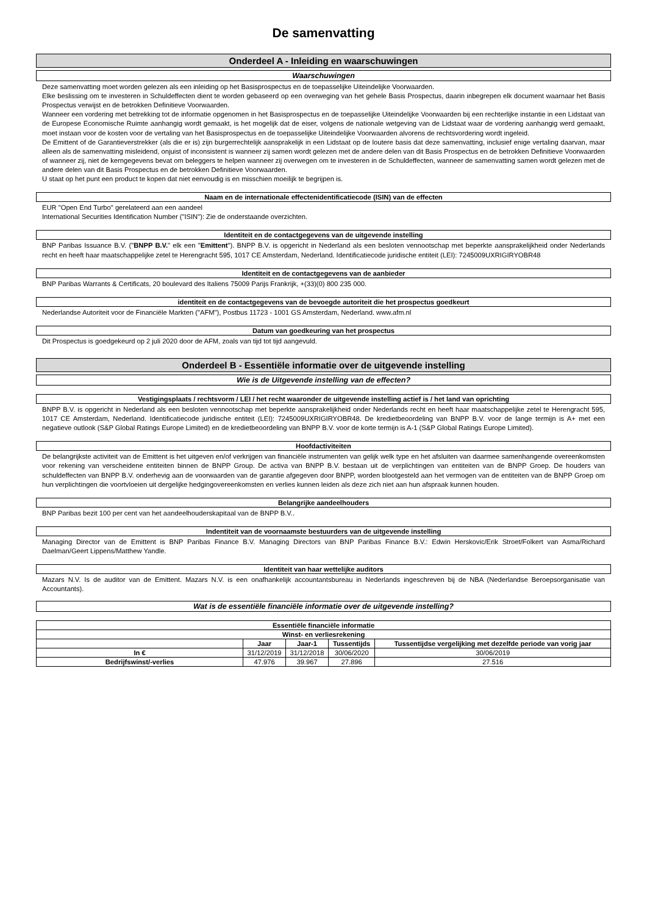De samenvatting
Onderdeel A - Inleiding en waarschuwingen
Waarschuwingen
Deze samenvatting moet worden gelezen als een inleiding op het Basisprospectus en de toepasselijke Uiteindelijke Voorwaarden.
Elke beslissing om te investeren in Schuldeffecten dient te worden gebaseerd op een overweging van het gehele Basis Prospectus, daarin inbegrepen elk document waarnaar het Basis Prospectus verwijst en de betrokken Definitieve Voorwaarden.
Wanneer een vordering met betrekking tot de informatie opgenomen in het Basisprospectus en de toepasselijke Uiteindelijke Voorwaarden bij een rechterlijke instantie in een Lidstaat van de Europese Economische Ruimte aanhangig wordt gemaakt, is het mogelijk dat de eiser, volgens de nationale wetgeving van de Lidstaat waar de vordering aanhangig werd gemaakt, moet instaan voor de kosten voor de vertaling van het Basisprospectus en de toepasselijke Uiteindelijke Voorwaarden alvorens de rechtsvordering wordt ingeleid.
De Emittent of de Garantieverstrekker (als die er is) zijn burgerrechtelijk aansprakelijk in een Lidstaat op de loutere basis dat deze samenvatting, inclusief enige vertaling daarvan, maar alleen als de samenvatting misleidend, onjuist of inconsistent is wanneer zij samen wordt gelezen met de andere delen van dit Basis Prospectus en de betrokken Definitieve Voorwaarden of wanneer zij, niet de kerngegevens bevat om beleggers te helpen wanneer zij overwegen om te investeren in de Schuldeffecten, wanneer de samenvatting samen wordt gelezen met de andere delen van dit Basis Prospectus en de betrokken Definitieve Voorwaarden.
U staat op het punt een product te kopen dat niet eenvoudig is en misschien moeilijk te begrijpen is.
Naam en de internationale effectenidentificatiecode (ISIN) van de effecten
EUR "Open End Turbo" gerelateerd aan een aandeel
International Securities Identification Number ("ISIN"): Zie de onderstaande overzichten.
Identiteit en de contactgegevens van de uitgevende instelling
BNP Paribas Issuance B.V. ("BNPP B.V." elk een "Emittent"). BNPP B.V. is opgericht in Nederland als een besloten vennootschap met beperkte aansprakelijkheid onder Nederlands recht en heeft haar maatschappelijke zetel te Herengracht 595, 1017 CE Amsterdam, Nederland. Identificatiecode juridische entiteit (LEI): 7245009UXRIGIRYOBR48
Identiteit en de contactgegevens van de aanbieder
BNP Paribas Warrants & Certificats, 20 boulevard des Italiens 75009 Parijs Frankrijk, +(33)(0) 800 235 000.
identiteit en de contactgegevens van de bevoegde autoriteit die het prospectus goedkeurt
Nederlandse Autoriteit voor de Financiële Markten ("AFM"), Postbus 11723 - 1001 GS Amsterdam, Nederland. www.afm.nl
Datum van goedkeuring van het prospectus
Dit Prospectus is goedgekeurd op 2 juli 2020 door de AFM, zoals van tijd tot tijd aangevuld.
Onderdeel B - Essentiële informatie over de uitgevende instelling
Wie is de Uitgevende instelling van de effecten?
Vestigingsplaats / rechtsvorm / LEI / het recht waaronder de uitgevende instelling actief is / het land van oprichting
BNPP B.V. is opgericht in Nederland als een besloten vennootschap met beperkte aansprakelijkheid onder Nederlands recht en heeft haar maatschappelijke zetel te Herengracht 595, 1017 CE Amsterdam, Nederland. Identificatiecode juridische entiteit (LEI): 7245009UXRIGIRYOBR48. De kredietbeoordeling van BNPP B.V. voor de lange termijn is A+ met een negatieve outlook (S&P Global Ratings Europe Limited) en de kredietbeoordeling van BNPP B.V. voor de korte termijn is A-1 (S&P Global Ratings Europe Limited).
Hoofdactiviteiten
De belangrijkste activiteit van de Emittent is het uitgeven en/of verkrijgen van financiële instrumenten van gelijk welk type en het afsluiten van daarmee samenhangende overeenkomsten voor rekening van verscheidene entiteiten binnen de BNPP Group. De activa van BNPP B.V. bestaan uit de verplichtingen van entiteiten van de BNPP Groep. De houders van schuldeffecten van BNPP B.V. onderhevig aan de voorwaarden van de garantie afgegeven door BNPP, worden blootgesteld aan het vermogen van de entiteiten van de BNPP Groep om hun verplichtingen die voortvloeien uit dergelijke hedgingovereenkomsten en verlies kunnen leiden als deze zich niet aan hun afspraak kunnen houden.
Belangrijke aandeelhouders
BNP Paribas bezit 100 per cent van het aandeelhouderskapitaal van de BNPP B.V..
Indentiteit van de voornaamste bestuurders van de uitgevende instelling
Managing Director van de Emittent is BNP Paribas Finance B.V. Managing Directors van BNP Paribas Finance B.V.: Edwin Herskovic/Erik Stroet/Folkert van Asma/Richard Daelman/Geert Lippens/Matthew Yandle.
Identiteit van haar wettelijke auditors
Mazars N.V. Is de auditor van de Emittent. Mazars N.V. is een onafhankelijk accountantsbureau in Nederlands ingeschreven bij de NBA (Nederlandse Beroepsorganisatie van Accountants).
Wat is de essentiële financiële informatie over de uitgevende instelling?
| Essentiële financiële informatie | | | | |
| --- | --- | --- | --- | --- |
| Winst- en verliesrekening | | | | |
| | Jaar | Jaar-1 | Tussentijds | Tussentijdse vergelijking met dezelfde periode van vorig jaar |
| In € | 31/12/2019 | 31/12/2018 | 30/06/2020 | 30/06/2019 |
| Bedrijfswinst/-verlies | 47.976 | 39.967 | 27.896 | 27.516 |